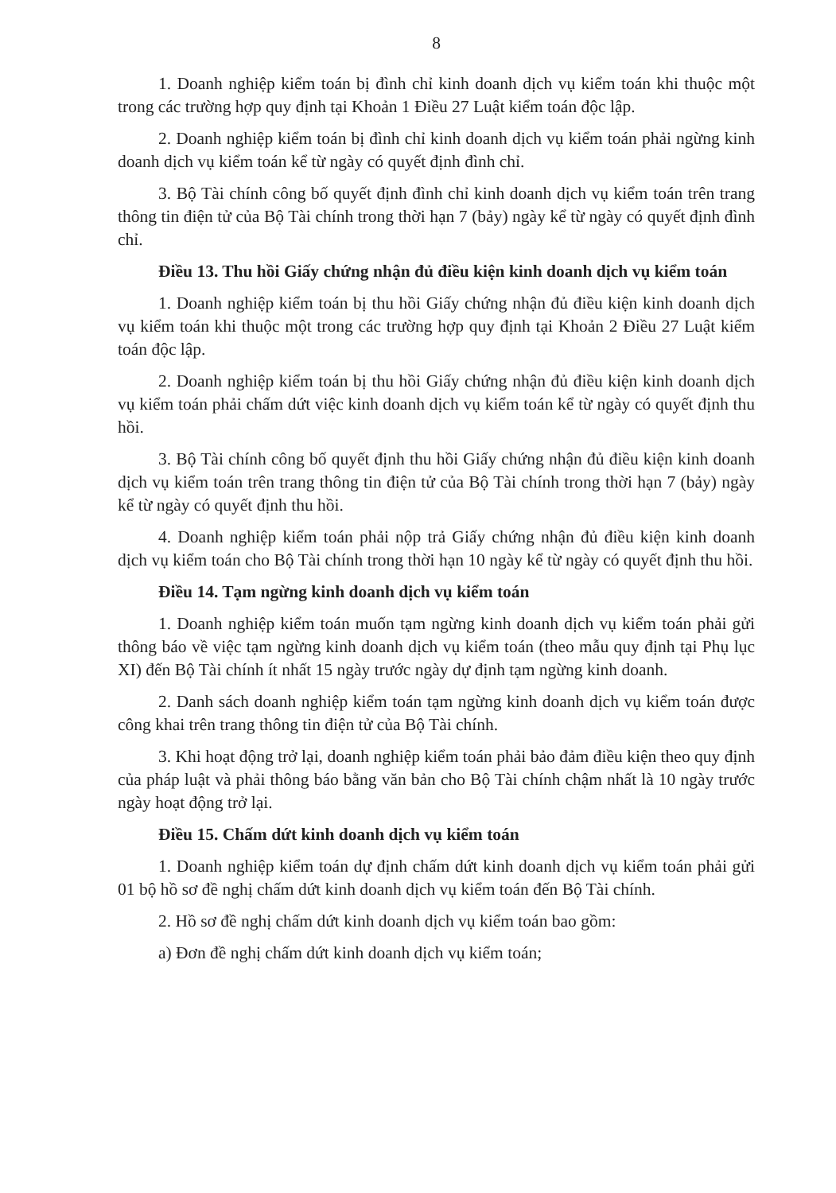8
1. Doanh nghiệp kiểm toán bị đình chỉ kinh doanh dịch vụ kiểm toán khi thuộc một trong các trường hợp quy định tại Khoản 1 Điều 27 Luật kiểm toán độc lập.
2. Doanh nghiệp kiểm toán bị đình chỉ kinh doanh dịch vụ kiểm toán phải ngừng kinh doanh dịch vụ kiểm toán kể từ ngày có quyết định đình chỉ.
3. Bộ Tài chính công bố quyết định đình chỉ kinh doanh dịch vụ kiểm toán trên trang thông tin điện tử của Bộ Tài chính trong thời hạn 7 (bảy) ngày kể từ ngày có quyết định đình chỉ.
Điều 13. Thu hồi Giấy chứng nhận đủ điều kiện kinh doanh dịch vụ kiểm toán
1. Doanh nghiệp kiểm toán bị thu hồi Giấy chứng nhận đủ điều kiện kinh doanh dịch vụ kiểm toán khi thuộc một trong các trường hợp quy định tại Khoản 2 Điều 27 Luật kiểm toán độc lập.
2. Doanh nghiệp kiểm toán bị thu hồi Giấy chứng nhận đủ điều kiện kinh doanh dịch vụ kiểm toán phải chấm dứt việc kinh doanh dịch vụ kiểm toán kể từ ngày có quyết định thu hồi.
3. Bộ Tài chính công bố quyết định thu hồi Giấy chứng nhận đủ điều kiện kinh doanh dịch vụ kiểm toán trên trang thông tin điện tử của Bộ Tài chính trong thời hạn 7 (bảy) ngày kể từ ngày có quyết định thu hồi.
4. Doanh nghiệp kiểm toán phải nộp trả Giấy chứng nhận đủ điều kiện kinh doanh dịch vụ kiểm toán cho Bộ Tài chính trong thời hạn 10 ngày kể từ ngày có quyết định thu hồi.
Điều 14. Tạm ngừng kinh doanh dịch vụ kiểm toán
1. Doanh nghiệp kiểm toán muốn tạm ngừng kinh doanh dịch vụ kiểm toán phải gửi thông báo về việc tạm ngừng kinh doanh dịch vụ kiểm toán (theo mẫu quy định tại Phụ lục XI) đến Bộ Tài chính ít nhất 15 ngày trước ngày dự định tạm ngừng kinh doanh.
2. Danh sách doanh nghiệp kiểm toán tạm ngừng kinh doanh dịch vụ kiểm toán được công khai trên trang thông tin điện tử của Bộ Tài chính.
3. Khi hoạt động trở lại, doanh nghiệp kiểm toán phải bảo đảm điều kiện theo quy định của pháp luật và phải thông báo bằng văn bản cho Bộ Tài chính chậm nhất là 10 ngày trước ngày hoạt động trở lại.
Điều 15. Chấm dứt kinh doanh dịch vụ kiểm toán
1. Doanh nghiệp kiểm toán dự định chấm dứt kinh doanh dịch vụ kiểm toán phải gửi 01 bộ hồ sơ đề nghị chấm dứt kinh doanh dịch vụ kiểm toán đến Bộ Tài chính.
2. Hồ sơ đề nghị chấm dứt kinh doanh dịch vụ kiểm toán bao gồm:
a) Đơn đề nghị chấm dứt kinh doanh dịch vụ kiểm toán;